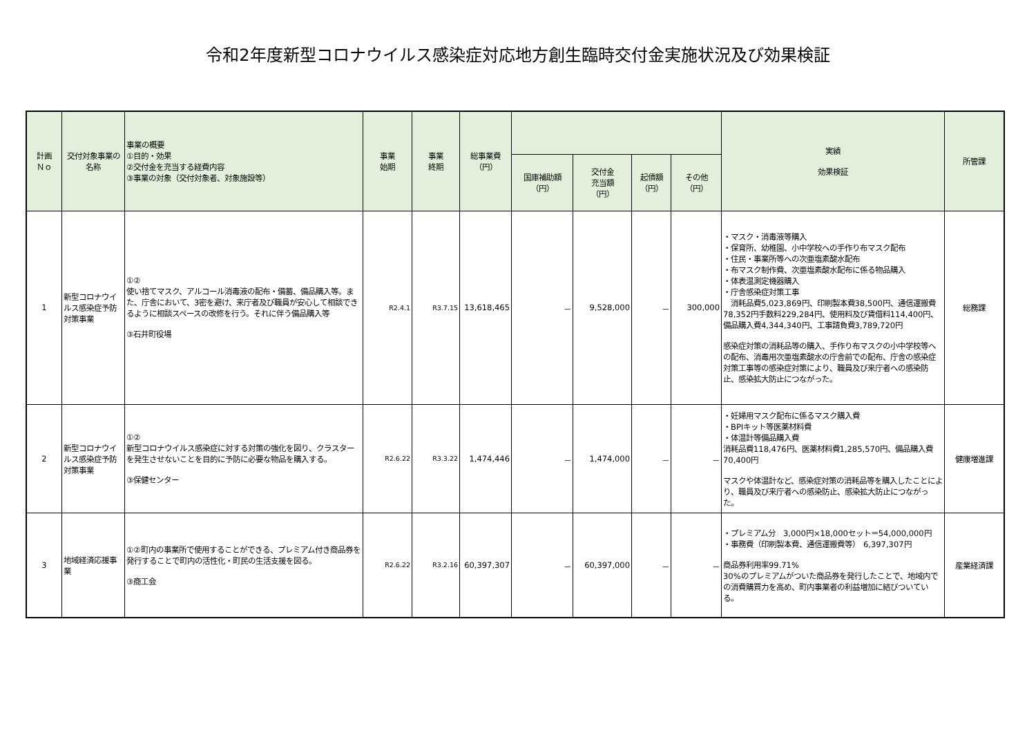令和2年度新型コロナウイルス感染症対応地方創生臨時交付金実施状況及び効果検証
| 計画 Ｎｏ | 交付対象事業の名称 | 事業の概要 ①目的・効果 ②交付金を充当する経費内容 ③事業の対象（交付対象者、対象施設等） | 事業 始期 | 事業 終期 | 総事業費 （円） | | | | | 実績 効果検証 | 所管課 |
| --- | --- | --- | --- | --- | --- | --- | --- | --- | --- | --- | --- |
| | | | | | | 国庫補助額 （円） | 交付金 充当額 （円） | 起債額 （円） | その他 （円） | | |
| 1 | 新型コロナウイルス感染症予防対策事業 | ①② 使い捨てマスク、アルコール消毒液の配布・備蓄、備品購入等。また、庁舎において、3密を避け、来庁者及び職員が安心して相談できるように相談スペースの改修を行う。それに伴う備品購入等 ③石井町役場 | R2.4.1 | R3.7.15 | 13,618,465 | － | 9,528,000 | － | 300,000 | ・マスク・消毒液等購入 ・保育所、幼稚園、小中学校への手作り布マスク配布 ・住民・事業所等への次亜塩素酸水配布 ・布マスク制作費、次亜塩素酸水配布に係る物品購入 ・体表温測定機器購入 ・庁舎感染症対策工事 消耗品費5,023,869円、印刷製本費38,500円、通信運搬費78,352円手数料229,284円、使用料及び賃借料114,400円、備品購入費4,344,340円、工事請負費3,789,720円 感染症対策の消耗品等の購入、手作り布マスクの小中学校等への配布、消毒用次亜塩素酸水の庁舎前での配布、庁舎の感染症対策工事等の感染症対策により、職員及び来庁者への感染防止、感染拡大防止につながった。 | 総務課 |
| 2 | 新型コロナウイルス感染症予防対策事業 | ①② 新型コロナウイルス感染症に対する対策の強化を図り、クラスターを発生させないことを目的に予防に必要な物品を購入する。 ③保健センター | R2.6.22 | R3.3.22 | 1,474,446 | － | 1,474,000 | － | － | ・妊婦用マスク配布に係るマスク購入費 ・BPIキット等医薬材料費 ・体温計等備品購入費 消耗品費118,476円、医薬材料費1,285,570円、備品購入費70,400円 マスクや体温計など、感染症対策の消耗品等を購入したことにより、職員及び来庁者への感染防止、感染拡大防止につながった。 | 健康増進課 |
| 3 | 地域経済応援事業 | ①②町内の事業所で使用することができる、プレミアム付き商品券を発行することで町内の活性化・町民の生活支援を図る。 ③商工会 | R2.6.22 | R3.2.16 | 60,397,307 | － | 60,397,000 | － | － | ・プレミアム分 3,000円×18,000セット＝54,000,000円 ・事務費（印刷製本費、通信運搬費等） 6,397,307円 商品券利用率99.71% 30%のプレミアムがついた商品券を発行したことで、地域内での消費購買力を高め、町内事業者の利益増加に結びついている。 | 産業経済課 |